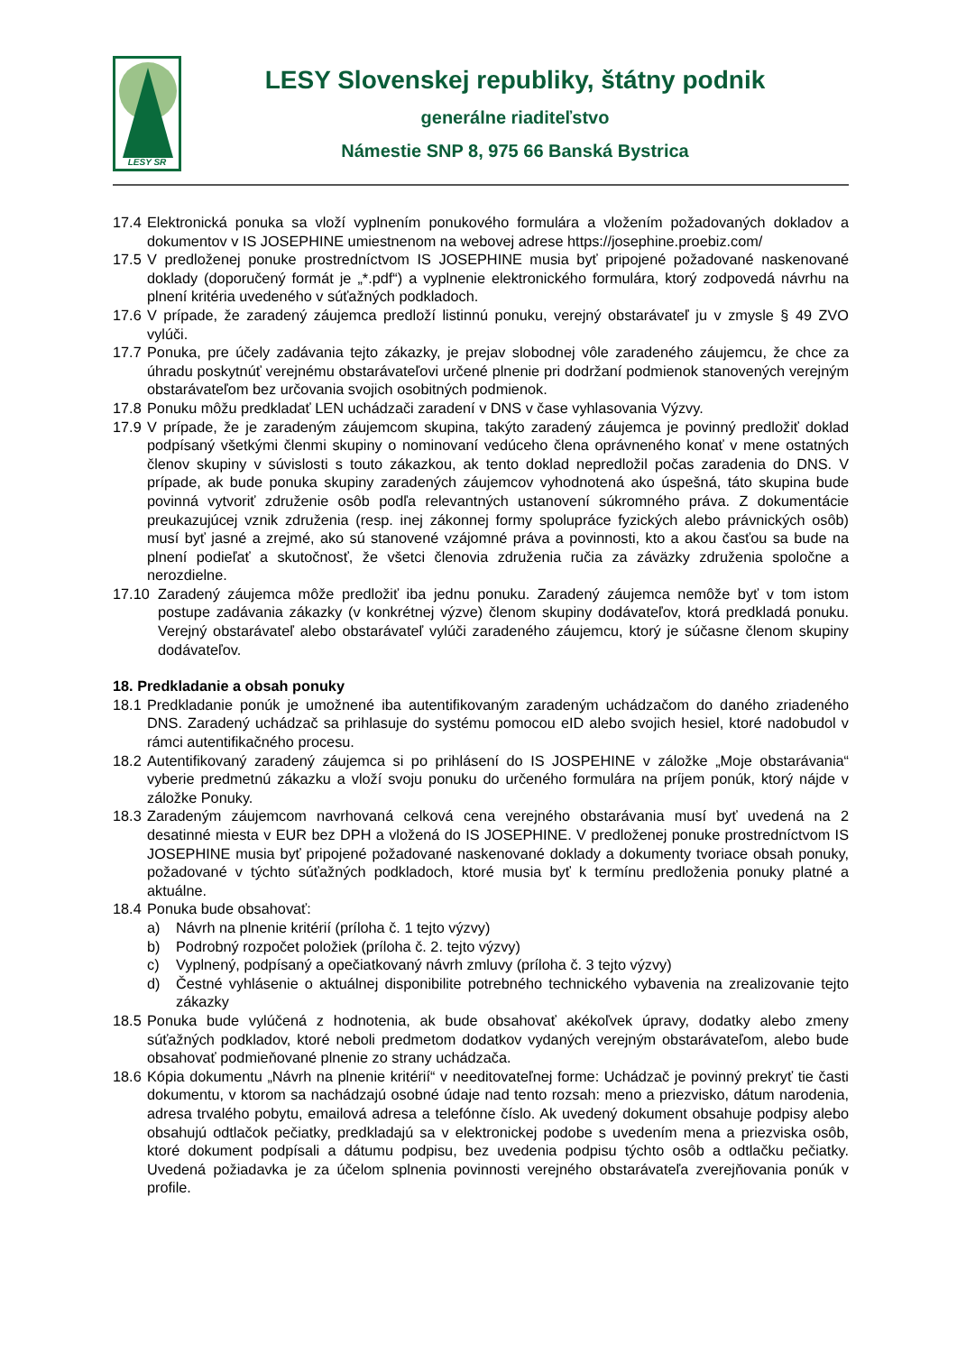LESY SR
LESY Slovenskej republiky, štátny podnik
generálne riaditeľstvo
Námestie SNP 8, 975 66 Banská Bystrica
17.4
Elektronická ponuka sa vloží vyplnením ponukového formulára a vložením požadovaných dokladov a dokumentov v IS JOSEPHINE umiestnenom na webovej adrese https://josephine.proebiz.com/
17.5
V predloženej ponuke prostredníctvom IS JOSEPHINE musia byť pripojené požadované naskenované doklady (doporučený formát je „*.pdf“) a vyplnenie elektronického formulára, ktorý zodpovedá návrhu na plnení kritéria uvedeného v súťažných podkladoch.
17.6
V prípade, že zaradený záujemca predloží listinnú ponuku, verejný obstarávateľ ju v zmysle § 49 ZVO vylúči.
17.7
Ponuka, pre účely zadávania tejto zákazky, je prejav slobodnej vôle zaradeného záujemcu, že chce za úhradu poskytnúť verejnému obstarávateľovi určené plnenie pri dodržaní podmienok stanovených verejným obstarávateľom bez určovania svojich osobitných podmienok.
17.8
Ponuku môžu predkladať LEN uchádzači zaradení v DNS v čase vyhlasovania Výzvy.
17.9
V prípade, že je zaradeným záujemcom skupina, takýto zaradený záujemca je povinný predložiť doklad podpísaný všetkými členmi skupiny o nominovaní vedúceho člena oprávneného konať v mene ostatných členov skupiny v súvislosti s touto zákazkou, ak tento doklad nepredložil počas zaradenia do DNS. V prípade, ak bude ponuka skupiny zaradených záujemcov vyhodnotená ako úspešná, táto skupina bude povinná vytvoriť združenie osôb podľa relevantných ustanovení súkromného práva. Z dokumentácie preukazujúcej vznik združenia (resp. inej zákonnej formy spolupráce fyzických alebo právnických osôb) musí byť jasné a zrejmé, ako sú stanovené vzájomné práva a povinnosti, kto a akou časťou sa bude na plnení podieľať a skutočnosť, že všetci členovia združenia ručia za záväzky združenia spoločne a nerozdielne.
17.10 Zaradený záujemca môže predložiť iba jednu ponuku. Zaradený záujemca nemôže byť v tom istom postupe zadávania zákazky (v konkrétnej výzve) členom skupiny dodávateľov, ktorá predkladá ponuku. Verejný obstarávateľ alebo obstarávateľ vylúči zaradeného záujemcu, ktorý je súčasne členom skupiny dodávateľov.
18. Predkladanie a obsah ponuky
18.1
Predkladanie ponúk je umožnené iba autentifikovaným zaradeným uchádzačom do daného zriadeného DNS. Zaradený uchádzač sa prihlasuje do systému pomocou eID alebo svojich hesiel, ktoré nadobudol v rámci autentifikačného procesu.
18.2
Autentifikovaný zaradený záujemca si po prihlásení do IS JOSPEHINE v záložke „Moje obstarávania“ vyberie predmetnú zákazku a vloží svoju ponuku do určeného formulára na príjem ponúk, ktorý nájde v záložke Ponuky.
18.3
Zaradeným záujemcom navrhovaná celková cena verejného obstarávania musí byť uvedená na 2 desatinné miesta v EUR bez DPH a vložená do IS JOSEPHINE. V predloženej ponuke prostredníctvom IS JOSEPHINE musia byť pripojené požadované naskenované doklady a dokumenty tvoriace obsah ponuky, požadované v týchto súťažných podkladoch, ktoré musia byť k termínu predloženia ponuky platné a aktuálne.
18.4
Ponuka bude obsahovať:
a) Návrh na plnenie kritérií (príloha č. 1 tejto výzvy)
b) Podrobný rozpočet položiek (príloha č. 2. tejto výzvy)
c) Vyplnený, podpísaný a opečiatkovaný návrh zmluvy (príloha č. 3 tejto výzvy)
d) Čestné vyhlásenie o aktuálnej disponibilite potrebného technického vybavenia na zrealizovanie tejto zákazky
18.5
Ponuka bude vylúčená z hodnotenia, ak bude obsahovať akékoľvek úpravy, dodatky alebo zmeny súťažných podkladov, ktoré neboli predmetom dodatkov vydaných verejným obstarávateľom, alebo bude obsahovať podmieňované plnenie zo strany uchádzača.
18.6
Kópia dokumentu „Návrh na plnenie kritérií“ v needitovateľnej forme: Uchádzač je povinný prekryť tie časti dokumentu, v ktorom sa nachádzajú osobné údaje nad tento rozsah: meno a priezvisko, dátum narodenia, adresa trvalého pobytu, emailová adresa a telefónne číslo. Ak uvedený dokument obsahuje podpisy alebo obsahujú odtlačok pečiatky, predkladajú sa v elektronickej podobe s uvedením mena a priezviska osôb, ktoré dokument podpísali a dátumu podpisu, bez uvedenia podpisu týchto osôb a odtlačku pečiatky. Uvedená požiadavka je za účelom splnenia povinnosti verejného obstarávateľa zverejňovania ponúk v profile.